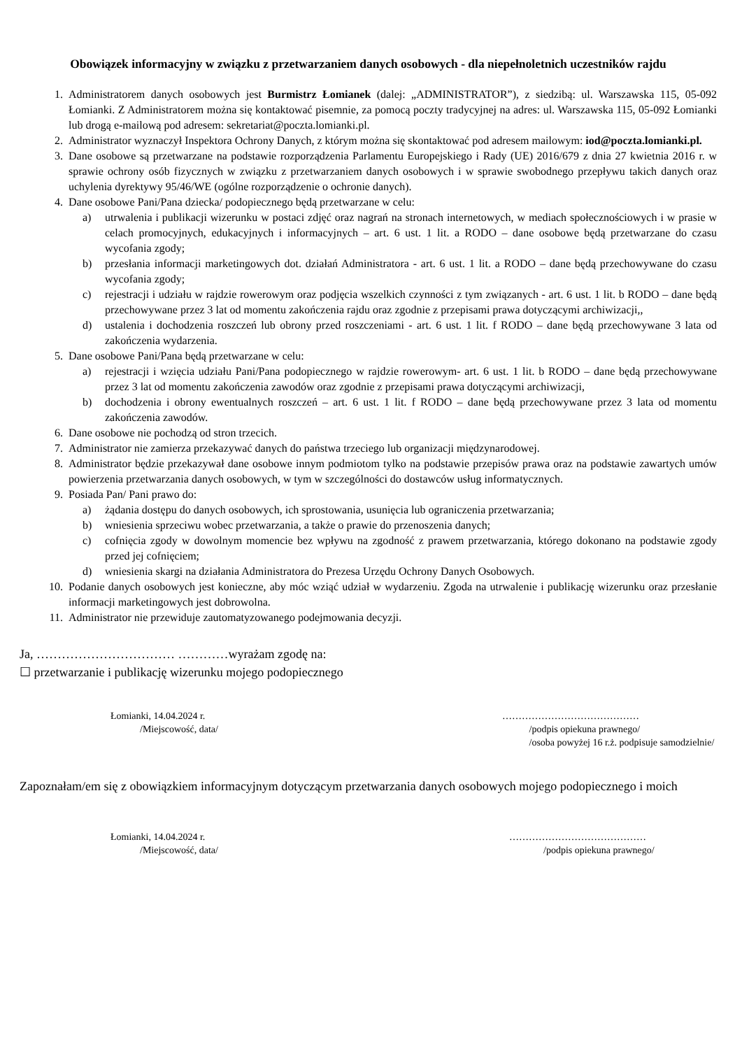Obowiązek informacyjny w związku z przetwarzaniem danych osobowych - dla niepełnoletnich uczestników rajdu
1. Administratorem danych osobowych jest Burmistrz Łomianek (dalej: „ADMINISTRATOR”), z siedzibą: ul. Warszawska 115, 05-092 Łomianki. Z Administratorem można się kontaktować pisemnie, za pomocą poczty tradycyjnej na adres: ul. Warszawska 115, 05-092 Łomianki lub drogą e-mailową pod adresem: sekretariat@poczta.lomianki.pl.
2. Administrator wyznaczył Inspektora Ochrony Danych, z którym można się skontaktować pod adresem mailowym: iod@poczta.lomianki.pl.
3. Dane osobowe są przetwarzane na podstawie rozporządzenia Parlamentu Europejskiego i Rady (UE) 2016/679 z dnia 27 kwietnia 2016 r. w sprawie ochrony osób fizycznych w związku z przetwarzaniem danych osobowych i w sprawie swobodnego przepływu takich danych oraz uchylenia dyrektywy 95/46/WE (ogólne rozporządzenie o ochronie danych).
4. Dane osobowe Pani/Pana dziecka/ podopiecznego będą przetwarzane w celu:
a) utrwalenia i publikacji wizerunku w postaci zdjęć oraz nagrań na stronach internetowych, w mediach społecznościowych i w prasie w celach promocyjnych, edukacyjnych i informacyjnych – art. 6 ust. 1 lit. a RODO – dane osobowe będą przetwarzane do czasu wycofania zgody;
b) przesłania informacji marketingowych dot. działań Administratora - art. 6 ust. 1 lit. a RODO – dane będą przechowywane do czasu wycofania zgody;
c) rejestracji i udziału w rajdzie rowerowym oraz podjęcia wszelkich czynności z tym związanych - art. 6 ust. 1 lit. b RODO – dane będą przechowywane przez 3 lat od momentu zakończenia rajdu oraz zgodnie z przepisami prawa dotyczącymi archiwizacji,,
d) ustalenia i dochodzenia roszczeń lub obrony przed roszczeniami - art. 6 ust. 1 lit. f RODO – dane będą przechowywane 3 lata od zakończenia wydarzenia.
5. Dane osobowe Pani/Pana będą przetwarzane w celu:
a) rejestracji i wzięcia udziału Pani/Pana podopiecznego w rajdzie rowerowym- art. 6 ust. 1 lit. b RODO – dane będą przechowywane przez 3 lat od momentu zakończenia zawodów oraz zgodnie z przepisami prawa dotyczącymi archiwizacji,
b) dochodzenia i obrony ewentualnych roszczeń – art. 6 ust. 1 lit. f RODO – dane będą przechowywane przez 3 lata od momentu zakończenia zawodów.
6. Dane osobowe nie pochodzą od stron trzecich.
7. Administrator nie zamierza przekazywać danych do państwa trzeciego lub organizacji międzynarodowej.
8. Administrator będzie przekazywał dane osobowe innym podmiotom tylko na podstawie przepisów prawa oraz na podstawie zawartych umów powierzenia przetwarzania danych osobowych, w tym w szczególności do dostawców usług informatycznych.
9. Posiada Pan/ Pani prawo do:
a) żądania dostępu do danych osobowych, ich sprostowania, usunięcia lub ograniczenia przetwarzania;
b) wniesienia sprzeciwu wobec przetwarzania, a także o prawie do przenoszenia danych;
c) cofnięcia zgody w dowolnym momencie bez wpływu na zgodność z prawem przetwarzania, którego dokonano na podstawie zgody przed jej cofnięciem;
d) wniesienia skargi na działania Administratora do Prezesa Urzędu Ochrony Danych Osobowych.
10. Podanie danych osobowych jest konieczne, aby móc wziąć udział w wydarzeniu. Zgoda na utrwalenie i publikację wizerunku oraz przesłanie informacji marketingowych jest dobrowolna.
11. Administrator nie przewiduje zautomatyzowanego podejmowania decyzji.
Ja, …………………………… …………wyrażam zgodę na:
☐ przetwarzanie i publikację wizerunku mojego podopiecznego
Łomianki, 14.04.2024 r.
/Miejscowość, data/
……………………………………
/podpis opiekuna prawnego/
/osoba powyżej 16 r.ż. podpisuje samodzielnie/
Zapoznałam/em się z obowiązkiem informacyjnym dotyczącym przetwarzania danych osobowych mojego podopiecznego i moich
Łomianki, 14.04.2024 r.
/Miejscowość, data/
……………………………………
/podpis opiekuna prawnego/